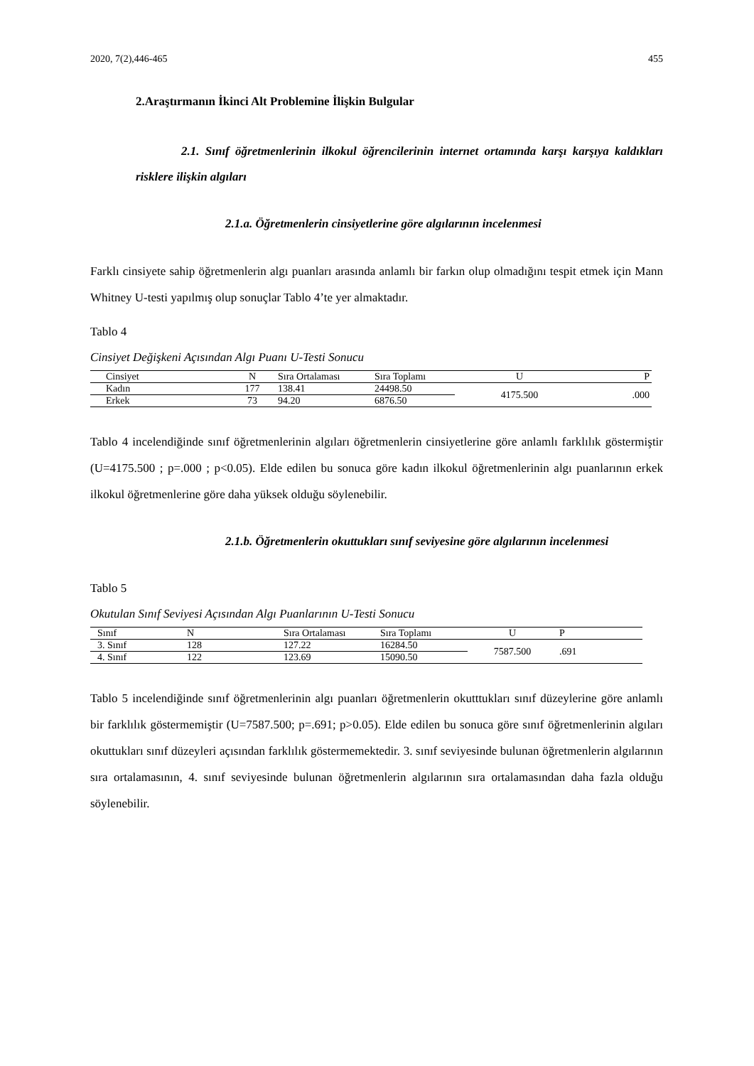2020, 7(2),446-465 455
2.Araştırmanın İkinci Alt Problemine İlişkin Bulgular
2.1. Sınıf öğretmenlerinin ilkokul öğrencilerinin internet ortamında karşı karşıya kaldıkları risklere ilişkin algıları
2.1.a. Öğretmenlerin cinsiyetlerine göre algılarının incelenmesi
Farklı cinsiyete sahip öğretmenlerin algı puanları arasında anlamlı bir farkın olup olmadığını tespit etmek için Mann Whitney U-testi yapılmış olup sonuçlar Tablo 4’te yer almaktadır.
Tablo 4
Cinsiyet Değişkeni Açısından Algı Puanı U-Testi Sonucu
| Cinsiyet | N | Sıra Ortalaması | Sıra Toplamı | U | P |
| --- | --- | --- | --- | --- | --- |
| Kadın | 177 | 138.41 | 24498.50 | 4175.500 | .000 |
| Erkek | 73 | 94.20 | 6876.50 | | |
Tablo 4 incelendiğinde sınıf öğretmenlerinin algıları öğretmenlerin cinsiyetlerine göre anlamlı farklılık göstermiştir (U=4175.500 ; p=.000 ; p<0.05). Elde edilen bu sonuca göre kadın ilkokul öğretmenlerinin algı puanlarının erkek ilkokul öğretmenlerine göre daha yüksek olduğu söylenebilir.
2.1.b. Öğretmenlerin okuttukları sınıf seviyesine göre algılarının incelenmesi
Tablo 5
Okutulan Sınıf Seviyesi Açısından Algı Puanlarının U-Testi Sonucu
| Sınıf | N | Sıra Ortalaması | Sıra Toplamı | U | P |
| --- | --- | --- | --- | --- | --- |
| 3. Sınıf | 128 | 127.22 | 16284.50 | 7587.500 | .691 |
| 4. Sınıf | 122 | 123.69 | 15090.50 | | |
Tablo 5 incelendiğinde sınıf öğretmenlerinin algı puanları öğretmenlerin okutttukları sınıf düzeylerine göre anlamlı bir farklılık göstermemiştir (U=7587.500; p=.691; p>0.05). Elde edilen bu sonuca göre sınıf öğretmenlerinin algıları okuttukları sınıf düzeyleri açısından farklılık göstermemektedir. 3. sınıf seviyesinde bulunan öğretmenlerin algılarının sıra ortalamasının, 4. sınıf seviyesinde bulunan öğretmenlerin algılarının sıra ortalamasından daha fazla olduğu söylenebilir.